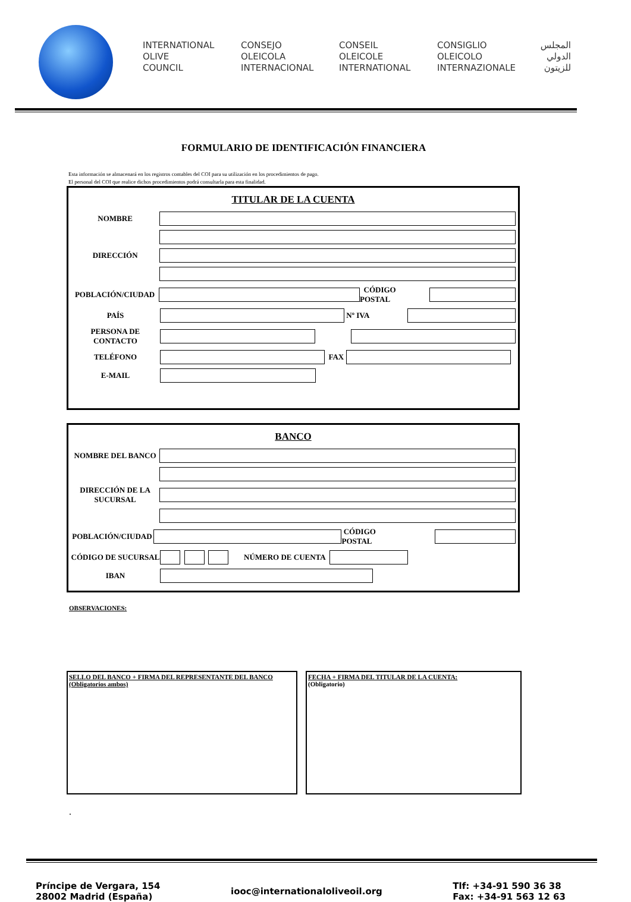INTERNATIONAL
OLIVE
COUNCIL
CONSEJO
OLEICOLA
INTERNACIONAL
CONSEIL
OLEICOLE
INTERNATIONAL
CONSIGLIO
OLEICOLO
INTERNAZIONALE
المجلس
الدولي
للزيتون
FORMULARIO DE IDENTIFICACIÓN FINANCIERA
Esta información se almacenará en los registros contables del COI para su utilización en los procedimientos de pago.
El personal del COI que realice dichos procedimientos podrá consultarla para esta finalidad.
TITULAR DE LA CUENTA
NOMBRE
DIRECCIÓN
POBLACIÓN/CIUDAD
CÓDIGO POSTAL
PAÍS
Nº IVA
PERSONA DE CONTACTO
TELÉFONO
FAX
E-MAIL
BANCO
NOMBRE DEL BANCO
DIRECCIÓN DE LA SUCURSAL
POBLACIÓN/CIUDAD
CÓDIGO POSTAL
CÓDIGO DE SUCURSAL
NÚMERO DE CUENTA
IBAN
OBSERVACIONES:
SELLO DEL BANCO + FIRMA DEL REPRESENTANTE DEL BANCO
(Obligatorios ambos)
FECHA + FIRMA DEL TITULAR DE LA CUENTA:
(Obligatorio)
.
Príncipe de Vergara, 154
28002 Madrid (España)
iooc@internationaloliveoil.org
Tlf: +34-91 590 36 38
Fax: +34-91 563 12 63